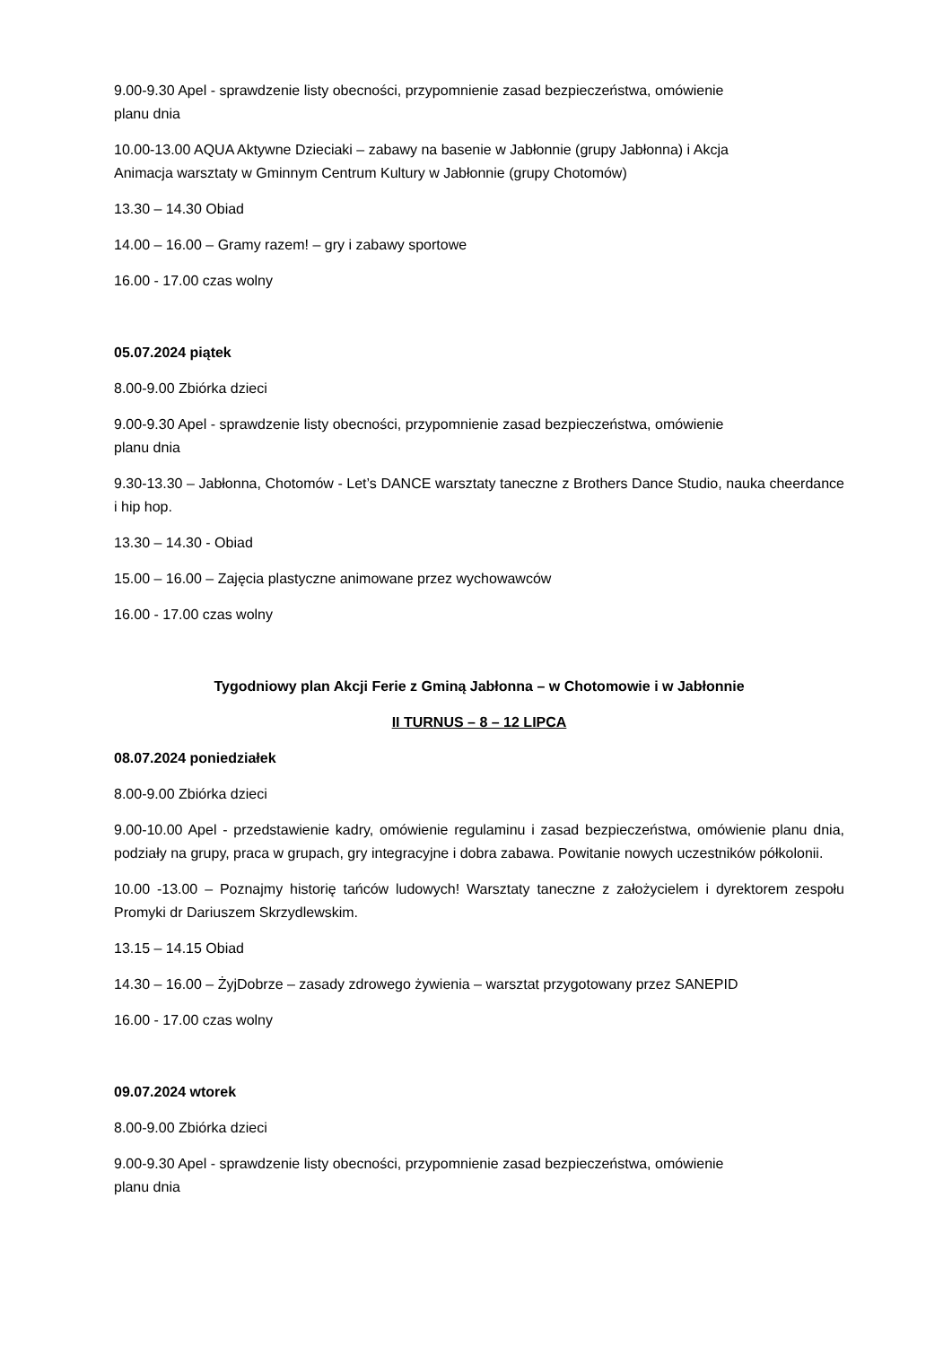9.00-9.30 Apel - sprawdzenie listy obecności, przypomnienie zasad bezpieczeństwa, omówienie
planu dnia
10.00-13.00 AQUA Aktywne Dzieciaki – zabawy na basenie w Jabłonnie (grupy Jabłonna) i Akcja
Animacja warsztaty w Gminnym Centrum Kultury w Jabłonnie (grupy Chotomów)
13.30 – 14.30 Obiad
14.00 – 16.00 – Gramy razem! – gry i zabawy sportowe
16.00 - 17.00 czas wolny
05.07.2024 piątek
8.00-9.00 Zbiórka dzieci
9.00-9.30 Apel - sprawdzenie listy obecności, przypomnienie zasad bezpieczeństwa, omówienie
planu dnia
9.30-13.30 – Jabłonna, Chotomów - Let’s DANCE warsztaty taneczne z Brothers Dance Studio, nauka cheerdance i hip hop.
13.30 – 14.30 - Obiad
15.00 – 16.00 – Zajęcia plastyczne animowane przez wychowawców
16.00 - 17.00 czas wolny
Tygodniowy plan Akcji Ferie z Gminą Jabłonna – w Chotomowie i w Jabłonnie
II TURNUS – 8 – 12 LIPCA
08.07.2024 poniedziałek
8.00-9.00 Zbiórka dzieci
9.00-10.00 Apel - przedstawienie kadry, omówienie regulaminu i zasad bezpieczeństwa, omówienie planu dnia, podziały na grupy, praca w grupach, gry integracyjne i dobra zabawa. Powitanie nowych uczestników półkolonii.
10.00 -13.00 – Poznajmy historię tańców ludowych! Warsztaty taneczne z założycielem i dyrektorem zespołu Promyki dr Dariuszem Skrzydlewskim.
13.15 – 14.15 Obiad
14.30 – 16.00 – ŻyjDobrze – zasady zdrowego żywienia – warsztat przygotowany przez SANEPID
16.00 - 17.00 czas wolny
09.07.2024 wtorek
8.00-9.00 Zbiórka dzieci
9.00-9.30 Apel - sprawdzenie listy obecności, przypomnienie zasad bezpieczeństwa, omówienie
planu dnia